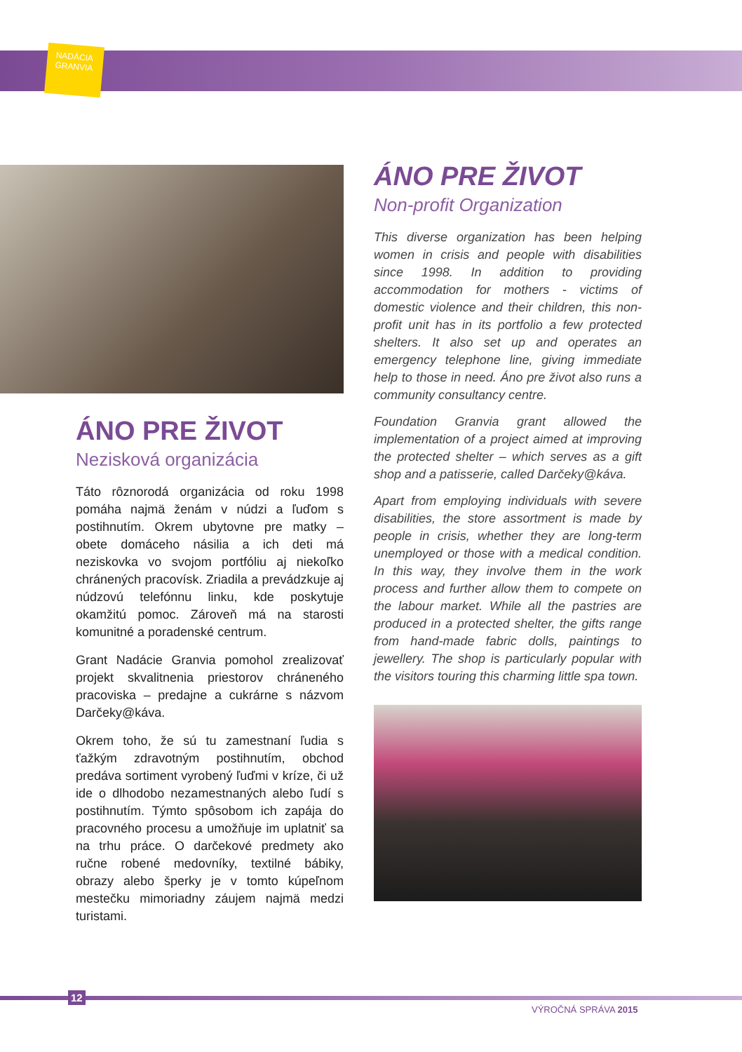NADÁCIA
GRANVIA
ÁNO PRE ŽIVOT
Nezisková organizácia
Táto rôznorodá organizácia od roku 1998 pomáha najmä ženám v núdzi a ľuďom s postihnutím. Okrem ubytovne pre matky – obete domáceho násilia a ich deti má neziskovka vo svojom portfóliu aj niekoľko chránených pracovísk. Zriadila a prevádzkuje aj núdzovú telefónnu linku, kde poskytuje okamžitú pomoc. Zároveň má na starosti komunitné a poradenské centrum.
Grant Nadácie Granvia pomohol zrealizovať projekt skvalitnenia priestorov chráneného pracoviska – predajne a cukrárne s názvom Darčeky@káva.
Okrem toho, že sú tu zamestnaní ľudia s ťažkým zdravotným postihnutím, obchod predáva sortiment vyrobený ľuďmi v kríze, či už ide o dlhodobo nezamestnaných alebo ľudí s postihnutím. Týmto spôsobom ich zapája do pracovného procesu a umožňuje im uplatniť sa na trhu práce. O darčekové predmety ako ručne robené medovníky, textilné bábiky, obrazy alebo šperky je v tomto kúpeľnom mestečku mimoriadny záujem najmä medzi turistami.
ÁNO PRE ŽIVOT
Non-profit Organization
This diverse organization has been helping women in crisis and people with disabilities since 1998. In addition to providing accommodation for mothers - victims of domestic violence and their children, this non-profit unit has in its portfolio a few protected shelters. It also set up and operates an emergency telephone line, giving immediate help to those in need. Áno pre život also runs a community consultancy centre.
Foundation Granvia grant allowed the implementation of a project aimed at improving the protected shelter – which serves as a gift shop and a patisserie, called Darčeky@káva.
Apart from employing individuals with severe disabilities, the store assortment is made by people in crisis, whether they are long-term unemployed or those with a medical condition. In this way, they involve them in the work process and further allow them to compete on the labour market. While all the pastries are produced in a protected shelter, the gifts range from hand-made fabric dolls, paintings to jewellery. The shop is particularly popular with the visitors touring this charming little spa town.
12
VÝROČNÁ SPRÁVA 2015